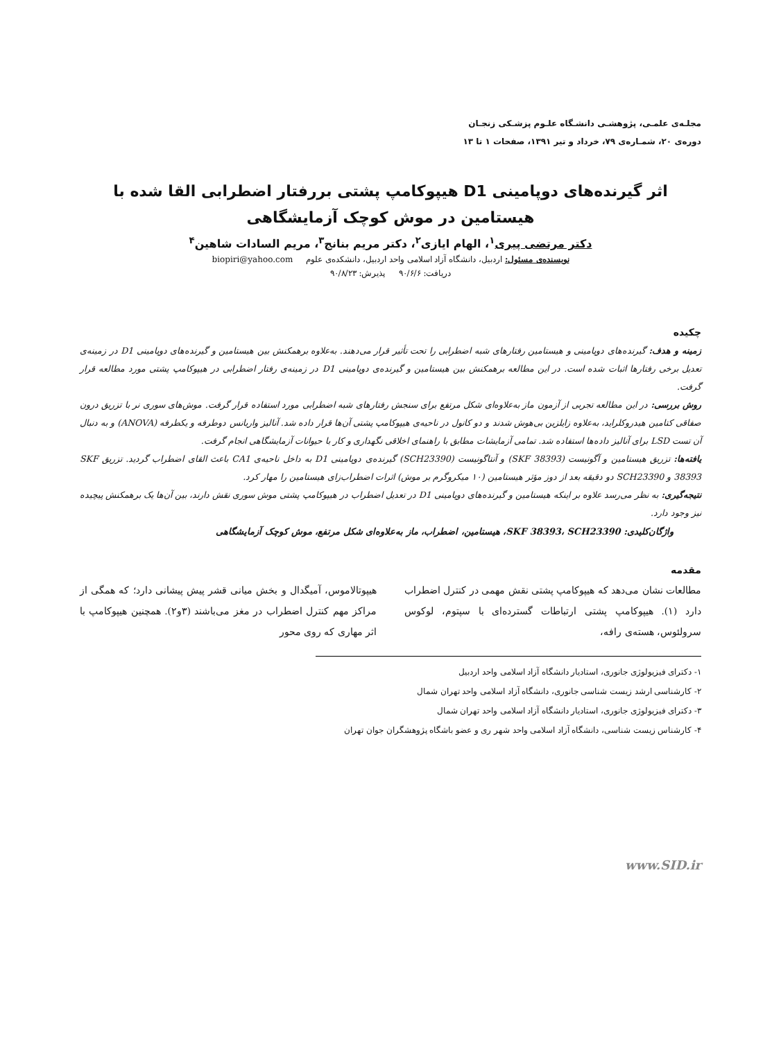مجلـه‌ی علمـی، پژوهشـی دانشـگاه علـوم پزشـکی زنجـان
دوره‌ی ۲۰، شمـاره‌ی ۷۹، خرداد و تیر ۱۳۹۱، صفحات ۱ تا ۱۳
اثر گیرنده‌های دوپامینی D1 هیپوکامپ پشتی بررفتار اضطرابی القا شده با هیستامین در موش کوچک آزمایشگاهی
دکتر مرتضی پیری<sup>۱</sup>، الهام ایازی<sup>۲</sup>، دکتر مریم بنانج<sup>۳</sup>، مریم السادات شاهین<sup>۴</sup>
نویسنده‌ی مسئول: اردبیل، دانشگاه آزاد اسلامی واحد اردبیل، دانشکده‌ی علوم biopiri@yahoo.com
دریافت: ۹۰/۶/۶ پذیرش: ۹۰/۸/۲۳
چکیده
زمینه و هدف: گیرنده‌های دوپامینی و هیستامین رفتارهای شبه اضطرابی را تحت تأثیر قرار می‌دهند. به‌علاوه برهمکنش بین هیستامین و گیرنده‌های دوپامینی D1 در زمینه‌ی تعدیل برخی رفتارها اثبات شده است. در این مطالعه برهمکنش بین هیستامین و گیرنده‌ی دوپامینی D1 در زمینه‌ی رفتار اضطرابی در هیپوکامپ پشتی مورد مطالعه قرار گرفت.
روش بررسی: در این مطالعه تجربی از آزمون ماز به‌علاوه‌ای شکل مرتفع برای سنجش رفتارهای شبه اضطرابی مورد استفاده قرار گرفت. موش‌های سوری نر با تزریق درون صفاقی کتامین هیدروکلراید، به‌علاوه زایلزین بی‌هوش شدند و دو کانول در ناحیه‌ی هیپوکامپ پشتی آن‌ها قرار داده شد. آنالیز واریانس دوطرفه و یکطرفه (ANOVA) و به دنبال آن تست LSD برای آنالیز داده‌ها استفاده شد. تمامی آزمایشات مطابق با راهنمای اخلاقی نگهداری و کار با حیوانات آزمایشگاهی انجام گرفت.
یافته‌ها: تزریق هیستامین و آگونیست (SKF 38393) و آنتاگونیست (SCH23390) گیرنده‌ی دوپامینی D1 به داخل ناحیه‌ی CA1 باعث القای اضطراب گردید. تزریق SKF 38393 و SCH23390 دو دقیقه بعد از دوز مؤثر هیستامین (۱۰ میکروگرم بر موش) اثرات اضطراب‌زای هیستامین را مهار کرد.
نتیجه‌گیری: به نظر می‌رسد علاوه بر اینکه هیستامین و گیرنده‌های دوپامینی D1 در تعدیل اضطراب در هیپوکامپ پشتی موش سوری نقش دارند، بین آن‌ها یک برهمکنش پیچیده نیز وجود دارد.
واژگان‌کلیدی: SKF 38393، SCH23390، هیستامین، اضطراب، ماز به‌علاوه‌ای شکل مرتفع، موش کوچک آزمایشگاهی
مقدمه
مطالعات نشان می‌دهد که هیپوکامپ پشتی نقش مهمی در کنترل اضطراب دارد (۱). هیپوکامپ پشتی ارتباطات گسترده‌ای با سپتوم، لوکوس سرولئوس، هسته‌ی رافه،
هیپوتالاموس، آمیگدال و بخش میانی قشر پیش پیشانی دارد؛ که همگی از مراکز مهم کنترل اضطراب در مغز می‌باشند (۳و۲). همچنین هیپوکامپ با اثر مهاری که روی محور
۱- دکترای فیزیولوژی جانوری، استادیار دانشگاه آزاد اسلامی واحد اردبیل
۲- کارشناسی ارشد زیست شناسی جانوری، دانشگاه آزاد اسلامی واحد تهران شمال
۳- دکترای فیزیولوژی جانوری، استادیار دانشگاه آزاد اسلامی واحد تهران شمال
۴- کارشناس زیست شناسی، دانشگاه آزاد اسلامی واحد شهر ری و عضو باشگاه پژوهشگران جوان تهران
www.SID.ir